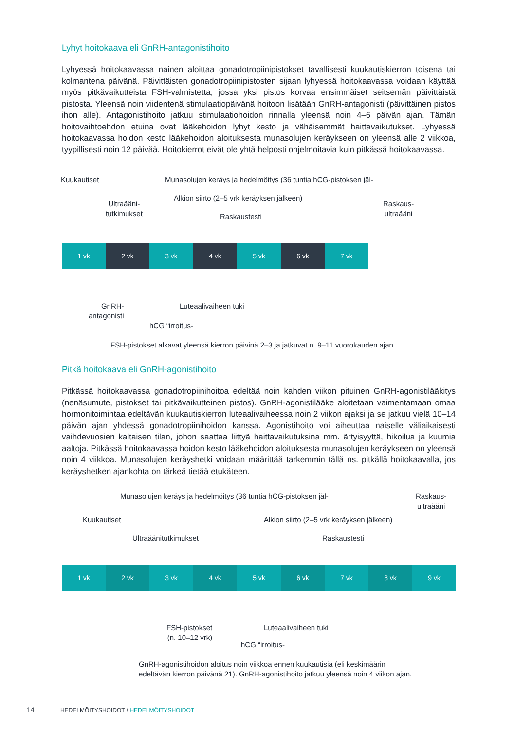Lyhyt hoitokaava eli GnRH-antagonistihoito
Lyhyessä hoitokaavassa nainen aloittaa gonadotropiinipistokset tavallisesti kuukautiskierron toisena tai kolmantena päivänä. Päivittäisten gonadotropiinipistosten sijaan lyhyessä hoitokaavassa voidaan käyttää myös pitkävaikutteista FSH-valmistetta, jossa yksi pistos korvaa ensimmäiset seitsemän päivittäistä pistosta. Yleensä noin viidentenä stimulaatiopäivänä hoitoon lisätään GnRH-antagonisti (päivittäinen pistos ihon alle). Antagonistihoito jatkuu stimulaatiohoidon rinnalla yleensä noin 4–6 päivän ajan. Tämän hoitovaihtoehdon etuina ovat lääkehoidon lyhyt kesto ja vähäisemmät haittavaikutukset. Lyhyessä hoitokaavassa hoidon kesto lääkehoidon aloituksesta munasolujen keräykseen on yleensä alle 2 viikkoa, tyypillisesti noin 12 päivää. Hoitokierrot eivät ole yhtä helposti ohjelmoitavia kuin pitkässä hoitokaavassa.
Kuukautiset
Munasolujen keräys ja hedelmöitys (36 tuntia hCG-pistoksen jäl-
Alkion siirto (2–5 vrk keräyksen jälkeen)
Ultraääni-
tutkimukset
Raskaus-
ultraääni
Raskaustesti
1 vk 2 vk 3 vk 4 vk 5 vk 6 vk 7 vk
GnRH-
antagonisti
Luteaalivaiheen tuki
hCG “irroitus-
FSH-pistokset alkavat yleensä kierron päivinä 2–3 ja jatkuvat n. 9–11 vuorokauden ajan.
Pitkä hoitokaava eli GnRH-agonistihoito
Pitkässä hoitokaavassa gonadotropiinihoitoa edeltää noin kahden viikon pituinen GnRH-agonistilääkitys (nenäsumute, pistokset tai pitkävaikutteinen pistos). GnRH-agonistilääke aloitetaan vaimentamaan omaa hormonitoimintaa edeltävän kuukautiskierron luteaalivaiheessa noin 2 viikon ajaksi ja se jatkuu vielä 10–14 päivän ajan yhdessä gonadotropiinihoidon kanssa. Agonistihoito voi aiheuttaa naiselle väliaikaisesti vaihdevuosien kaltaisen tilan, johon saattaa liittyä haittavaikutuksina mm. ärtyisyyttä, hikoilua ja kuumia aaltoja. Pitkässä hoitokaavassa hoidon kesto lääkehoidon aloituksesta munasolujen keräykseen on yleensä noin 4 viikkoa. Munasolujen keräyshetki voidaan määrittää tarkemmin tällä ns. pitkällä hoitokaavalla, jos keräyshetken ajankohta on tärkeä tietää etukäteen.
Munasolujen keräys ja hedelmöitys (36 tuntia hCG-pistoksen jäl-
Raskaus-
ultraääni
Kuukautiset
Alkion siirto (2–5 vrk keräyksen jälkeen)
Ultraäänitutkimukset Raskaustesti
1 vk 2 vk 3 vk 4 vk 5 vk 6 vk 7 vk 8 vk 9 vk
FSH-pistokset
(n. 10–12 vrk)
Luteaalivaiheen tuki
hCG “irroitus-
GnRH-agonistihoidon aloitus noin viikkoa ennen kuukautisia (eli keskimäärin
edeltävän kierron päivänä 21). GnRH-agonistihoito jatkuu yleensä noin 4 viikon ajan.
14 HEDELMÖITYSHOIDOT / HEDELMÖITYSHOIDOT